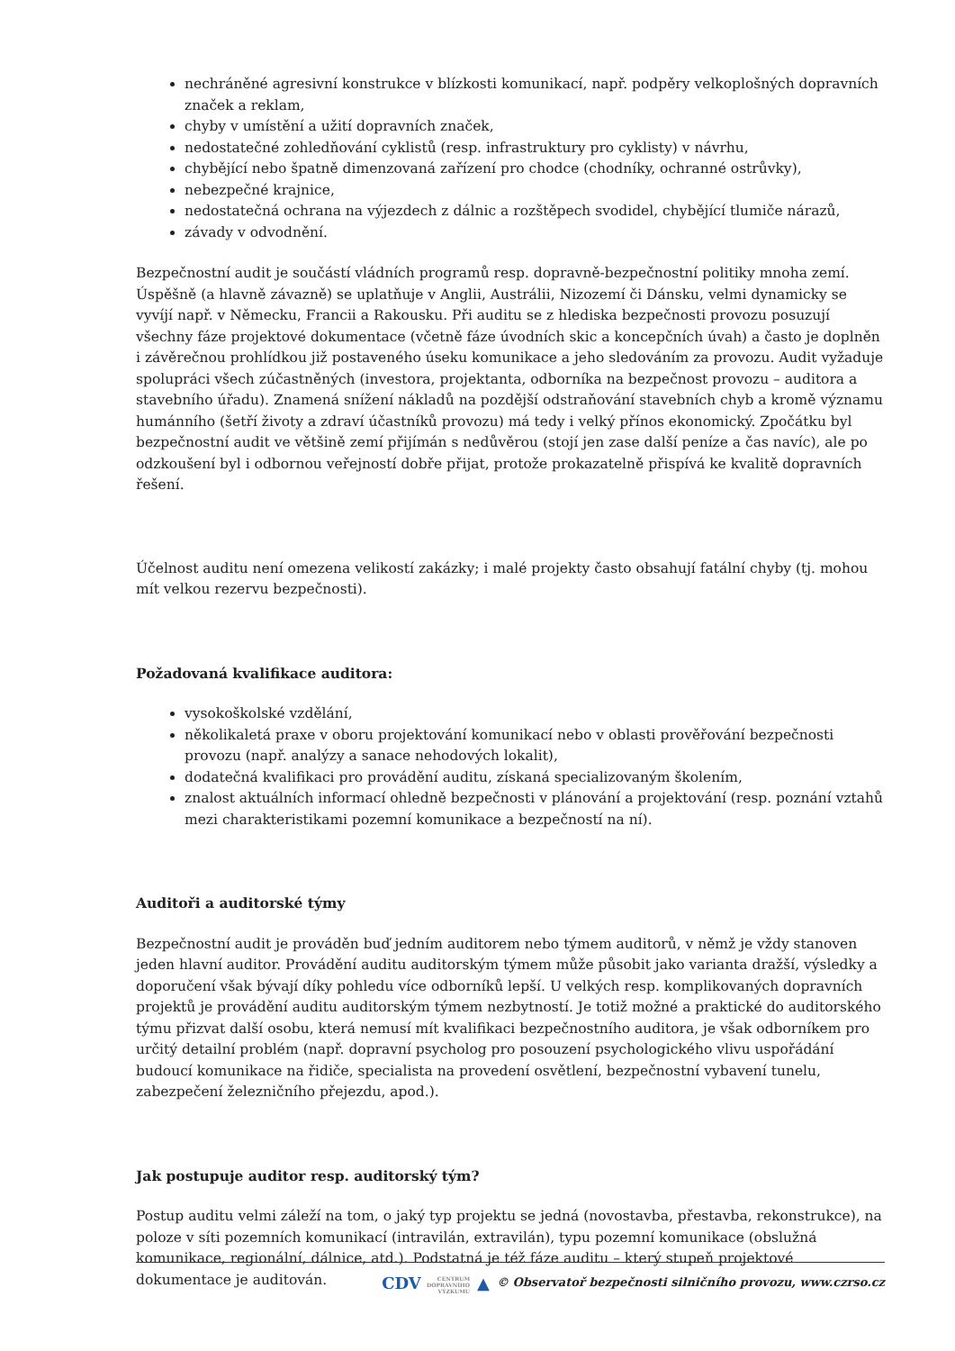nechráněné agresivní konstrukce v blízkosti komunikací, např. podpěry velkoplošných dopravních značek a reklam,
chyby v umístění a užití dopravních značek,
nedostatečné zohledňování cyklistů (resp. infrastruktury pro cyklisty) v návrhu,
chybějící nebo špatně dimenzovaná zařízení pro chodce (chodníky, ochranné ostrůvky),
nebezpečné krajnice,
nedostatečná ochrana na výjezdech z dálnic a rozštěpech svodidel, chybějící tlumiče nárazů,
závady v odvodnění.
Bezpečnostní audit je součástí vládních programů resp. dopravně-bezpečnostní politiky mnoha zemí. Úspěšně (a hlavně závazně) se uplatňuje v Anglii, Austrálii, Nizozemí či Dánsku, velmi dynamicky se vyvíjí např. v Německu, Francii a Rakousku. Při auditu se z hlediska bezpečnosti provozu posuzují všechny fáze projektové dokumentace (včetně fáze úvodních skic a koncepčních úvah) a často je doplněn i závěrečnou prohlídkou již postaveného úseku komunikace a jeho sledováním za provozu. Audit vyžaduje spolupráci všech zúčastněných (investora, projektanta, odborníka na bezpečnost provozu – auditora a stavebního úřadu). Znamená snížení nákladů na pozdější odstraňování stavebních chyb a kromě významu humánního (šetří životy a zdraví účastníků provozu) má tedy i velký přínos ekonomický. Zpočátku byl bezpečnostní audit ve většině zemí přijímán s nedůvěrou (stojí jen zase další peníze a čas navíc), ale po odzkoušení byl i odbornou veřejností dobře přijat, protože prokazatelně přispívá ke kvalitě dopravních řešení.
Účelnost auditu není omezena velikostí zakázky; i malé projekty často obsahují fatální chyby (tj. mohou mít velkou rezervu bezpečnosti).
Požadovaná kvalifikace auditora:
vysokoškolské vzdělání,
několikaletá praxe v oboru projektování komunikací nebo v oblasti prověřování bezpečnosti provozu (např. analýzy a sanace nehodových lokalit),
dodatečná kvalifikaci pro provádění auditu, získaná specializovaným školením,
znalost aktuálních informací ohledně bezpečnosti v plánování a projektování (resp. poznání vztahů mezi charakteristikami pozemní komunikace a bezpečností na ní).
Auditoři a auditorské týmy
Bezpečnostní audit je prováděn buď jedním auditorem nebo týmem auditorů, v němž je vždy stanoven jeden hlavní auditor. Provádění auditu auditorským týmem může působit jako varianta dražší, výsledky a doporučení však bývají díky pohledu více odborníků lepší. U velkých resp. komplikovaných dopravních projektů je provádění auditu auditorským týmem nezbytností. Je totiž možné a praktické do auditorského týmu přizvat další osobu, která nemusí mít kvalifikaci bezpečnostního auditora, je však odborníkem pro určitý detailní problém (např. dopravní psycholog pro posouzení psychologického vlivu uspořádání budoucí komunikace na řidiče, specialista na provedení osvětlení, bezpečnostní vybavení tunelu, zabezpečení železničního přejezdu, apod.).
Jak postupuje auditor resp. auditorský tým?
Postup auditu velmi záleží na tom, o jaký typ projektu se jedná (novostavba, přestavba, rekonstrukce), na poloze v síti pozemních komunikací (intravilán, extravilán), typu pozemní komunikace (obslužná komunikace, regionální, dálnice, atd.). Podstatná je též fáze auditu – který stupeň projektové dokumentace je auditován.
CDV CENTRUM
DOPRAVNÍHO
VÝZKUMU ▲ © Observatoř bezpečnosti silničního provozu, www.czrso.cz